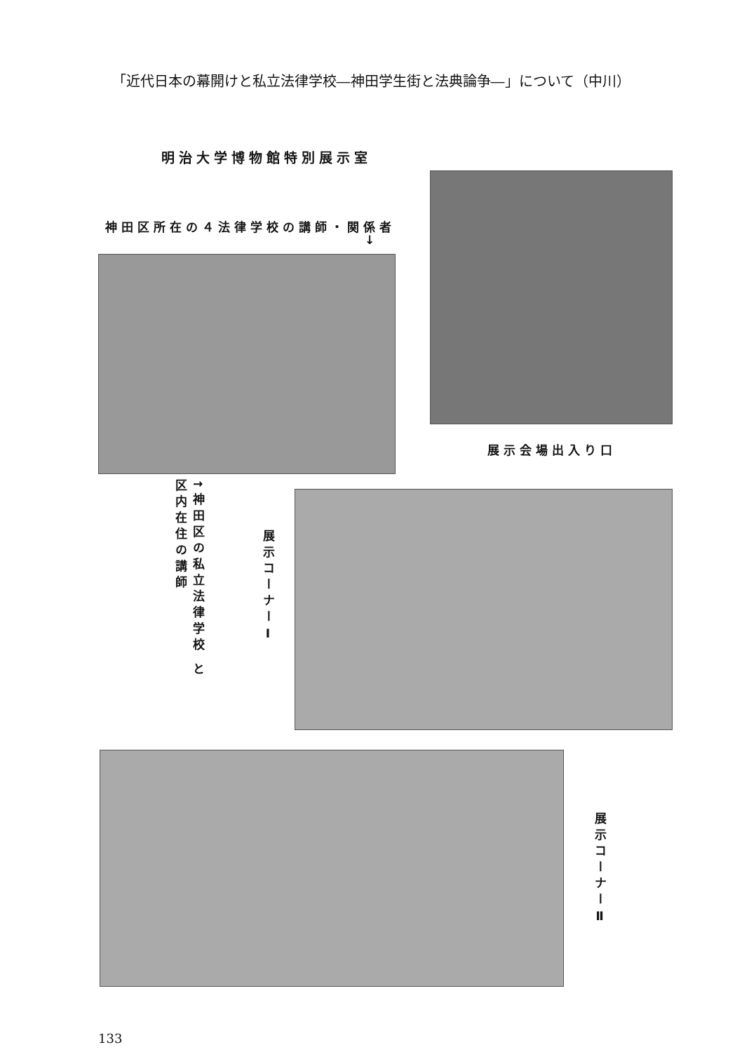「近代日本の幕開けと私立法律学校―神田学生街と法典論争―」について（中川）
明治大学博物館特別展示室
神田区所在の４法律学校の講師・関係者
↓
展示会場出入り口
↑神田区の私立法律学校 と区内在住の講師
展示コーナーⅠ
展示コーナーⅡ
133